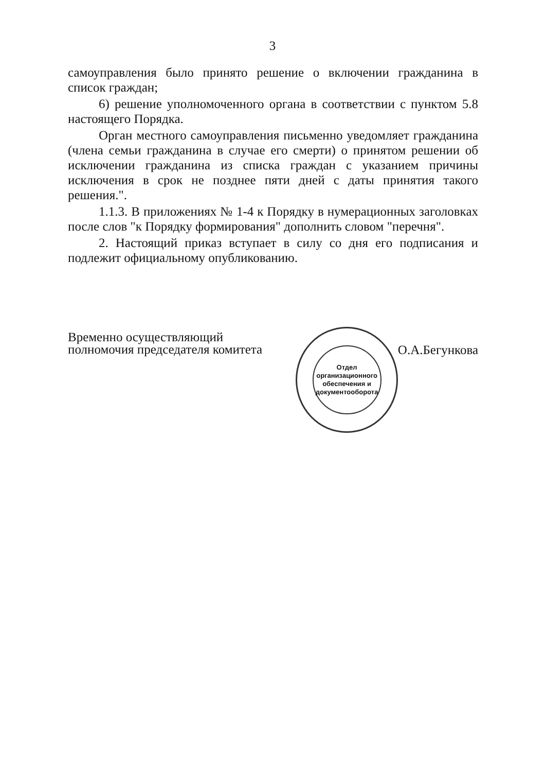3
самоуправления было принято решение о включении гражданина в список граждан;
6) решение уполномоченного органа в соответствии с пунктом 5.8 настоящего Порядка.
Орган местного самоуправления письменно уведомляет гражданина (члена семьи гражданина в случае его смерти) о принятом решении об исключении гражданина из списка граждан с указанием причины исключения в срок не позднее пяти дней с даты принятия такого решения.".
1.1.3. В приложениях № 1-4 к Порядку в нумерационных заголовках после слов "к Порядку формирования" дополнить словом "перечня".
2. Настоящий приказ вступает в силу со дня его подписания и подлежит официальному опубликованию.
Временно осуществляющий полномочия председателя комитета
Отдел организационного обеспечения и документооборота
О.А.Бегункова